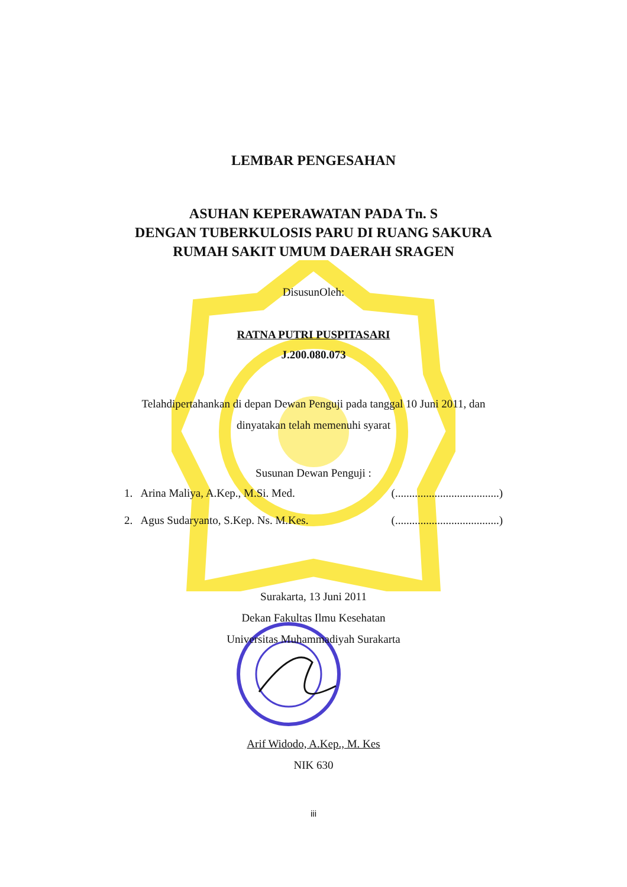LEMBAR PENGESAHAN
ASUHAN KEPERAWATAN PADA Tn. S
DENGAN TUBERKULOSIS PARU DI RUANG SAKURA
RUMAH SAKIT UMUM DAERAH SRAGEN
DisusunOleh:
RATNA PUTRI PUSPITASARI
J.200.080.073
Telahdipertahankan di depan Dewan Penguji pada tanggal 10 Juni 2011, dan
dinyatakan telah memenuhi syarat
Susunan Dewan Penguji :
1. Arina Maliya, A.Kep., M.Si. Med. (.....................................)
2. Agus Sudaryanto, S.Kep. Ns. M.Kes. (.....................................)
Surakarta, 13 Juni 2011
Dekan Fakultas Ilmu Kesehatan
Universitas Muhammadiyah Surakarta
Arif Widodo, A.Kep., M. Kes
NIK 630
iii